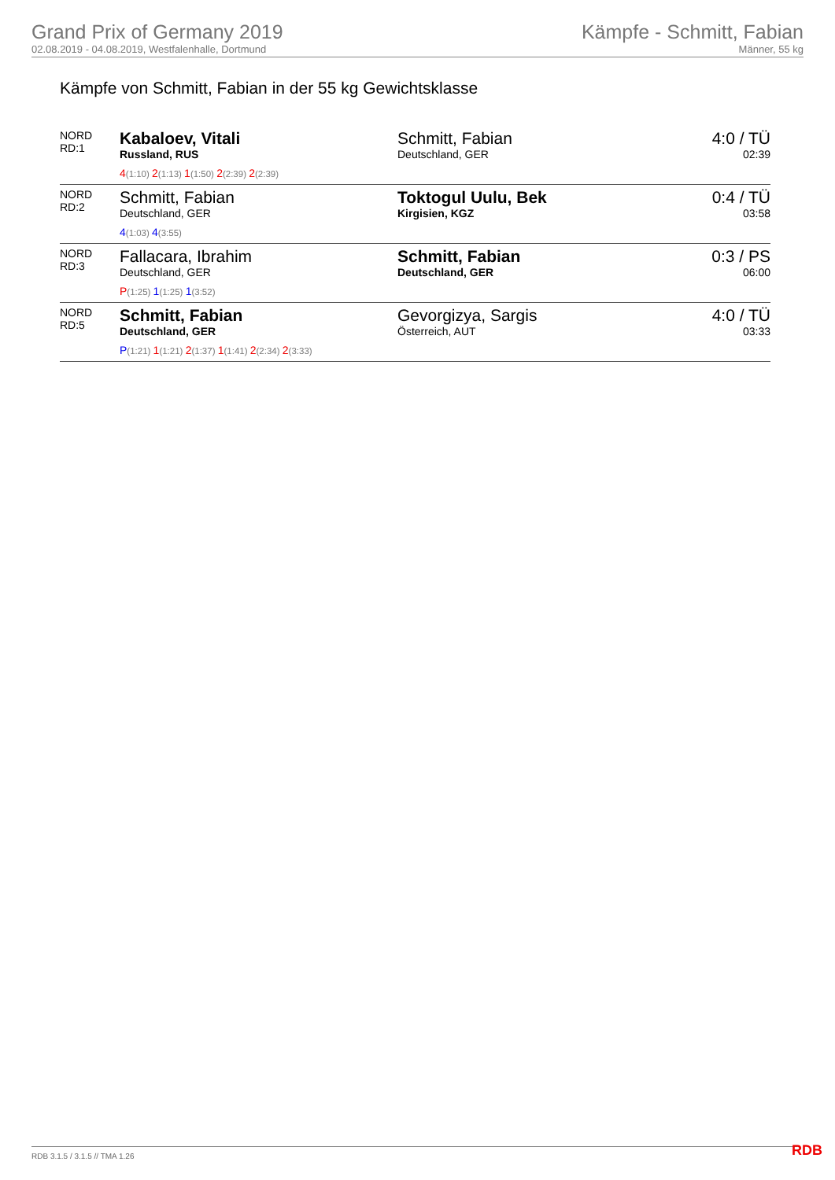Grand Prix of Germany 2019
02.08.2019 - 04.08.2019, Westfalenhalle, Dortmund
Kämpfe - Schmitt, Fabian
Männer, 55 kg
Kämpfe von Schmitt, Fabian in der 55 kg Gewichtsklasse
| NORD RD:1 | Kabaloev, Vitali Russland, RUS 4 (1:10) 2 (1:13) 1 (1:50) 2 (2:39) 2 (2:39) | Schmitt, Fabian Deutschland, GER | 4:0 / TÜ 02:39 |
| NORD RD:2 | Schmitt, Fabian Deutschland, GER 4 (1:03) 4 (3:55) | Toktogul Uulu, Bek Kirgisien, KGZ | 0:4 / TÜ 03:58 |
| NORD RD:3 | Fallacara, Ibrahim Deutschland, GER P (1:25) 1 (1:25) 1 (3:52) | Schmitt, Fabian Deutschland, GER | 0:3 / PS 06:00 |
| NORD RD:5 | Schmitt, Fabian Deutschland, GER P (1:21) 1 (1:21) 2 (1:37) 1 (1:41) 2 (2:34) 2 (3:33) | Gevorgizya, Sargis Österreich, AUT | 4:0 / TÜ 03:33 |
RDB 3.1.5 / 3.1.5 // TMA 1.26 RDB